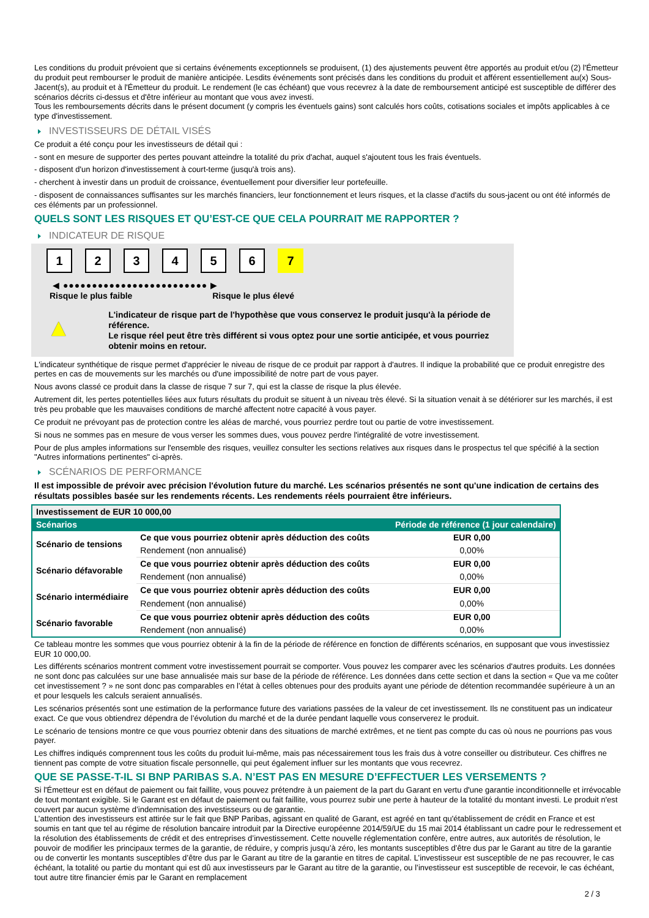Les conditions du produit prévoient que si certains événements exceptionnels se produisent, (1) des ajustements peuvent être apportés au produit et/ou (2) l'Émetteur du produit peut rembourser le produit de manière anticipée. Lesdits événements sont précisés dans les conditions du produit et afférent essentiellement au(x) Sous-Jacent(s), au produit et à l'Émetteur du produit. Le rendement (le cas échéant) que vous recevrez à la date de remboursement anticipé est susceptible de différer des scénarios décrits ci-dessus et d'être inférieur au montant que vous avez investi.
Tous les remboursements décrits dans le présent document (y compris les éventuels gains) sont calculés hors coûts, cotisations sociales et impôts applicables à ce type d'investissement.
INVESTISSEURS DE DÉTAIL VISÉS
Ce produit a été conçu pour les investisseurs de détail qui :
- sont en mesure de supporter des pertes pouvant atteindre la totalité du prix d'achat, auquel s'ajoutent tous les frais éventuels.
- disposent d'un horizon d'investissement à court-terme (jusqu'à trois ans).
- cherchent à investir dans un produit de croissance, éventuellement pour diversifier leur portefeuille.
- disposent de connaissances suffisantes sur les marchés financiers, leur fonctionnement et leurs risques, et la classe d'actifs du sous-jacent ou ont été informés de ces éléments par un professionnel.
QUELS SONT LES RISQUES ET QU’EST-CE QUE CELA POURRAIT ME RAPPORTER ?
INDICATEUR DE RISQUE
1 2 3 4 5 6 7
◀ ●●●●●●●●●●●●●●●●●●●●●●●●● ▶
Risque le plus faible Risque le plus élevé
▲
L'indicateur de risque part de l'hypothèse que vous conservez le produit jusqu'à la période de référence.
Le risque réel peut être très différent si vous optez pour une sortie anticipée, et vous pourriez obtenir moins en retour.
L'indicateur synthétique de risque permet d'apprécier le niveau de risque de ce produit par rapport à d'autres. Il indique la probabilité que ce produit enregistre des pertes en cas de mouvements sur les marchés ou d'une impossibilité de notre part de vous payer.
Nous avons classé ce produit dans la classe de risque 7 sur 7, qui est la classe de risque la plus élevée.
Autrement dit, les pertes potentielles liées aux futurs résultats du produit se situent à un niveau très élevé. Si la situation venait à se détériorer sur les marchés, il est très peu probable que les mauvaises conditions de marché affectent notre capacité à vous payer.
Ce produit ne prévoyant pas de protection contre les aléas de marché, vous pourriez perdre tout ou partie de votre investissement.
Si nous ne sommes pas en mesure de vous verser les sommes dues, vous pouvez perdre l'intégralité de votre investissement.
Pour de plus amples informations sur l'ensemble des risques, veuillez consulter les sections relatives aux risques dans le prospectus tel que spécifié à la section "Autres informations pertinentes" ci-après.
SCÉNARIOS DE PERFORMANCE
Il est impossible de prévoir avec précision l'évolution future du marché. Les scénarios présentés ne sont qu'une indication de certains des résultats possibles basée sur les rendements récents. Les rendements réels pourraient être inférieurs.
| Investissement de EUR 10 000,00 | | |
| Scénarios | | Période de référence (1 jour calendaire) |
| Scénario de tensions | Ce que vous pourriez obtenir après déduction des coûts | EUR 0,00 |
| | Rendement (non annualisé) | 0,00% |
| Scénario défavorable | Ce que vous pourriez obtenir après déduction des coûts | EUR 0,00 |
| | Rendement (non annualisé) | 0,00% |
| Scénario intermédiaire | Ce que vous pourriez obtenir après déduction des coûts | EUR 0,00 |
| | Rendement (non annualisé) | 0,00% |
| Scénario favorable | Ce que vous pourriez obtenir après déduction des coûts | EUR 0,00 |
| | Rendement (non annualisé) | 0,00% |
Ce tableau montre les sommes que vous pourriez obtenir à la fin de la période de référence en fonction de différents scénarios, en supposant que vous investissiez EUR 10 000,00.
Les différents scénarios montrent comment votre investissement pourrait se comporter. Vous pouvez les comparer avec les scénarios d'autres produits. Les données ne sont donc pas calculées sur une base annualisée mais sur base de la période de référence. Les données dans cette section et dans la section « Que va me coûter cet investissement ? » ne sont donc pas comparables en l’état à celles obtenues pour des produits ayant une période de détention recommandée supérieure à un an et pour lesquels les calculs seraient annualisés.
Les scénarios présentés sont une estimation de la performance future des variations passées de la valeur de cet investissement. Ils ne constituent pas un indicateur exact. Ce que vous obtiendrez dépendra de l’évolution du marché et de la durée pendant laquelle vous conserverez le produit.
Le scénario de tensions montre ce que vous pourriez obtenir dans des situations de marché extrêmes, et ne tient pas compte du cas où nous ne pourrions pas vous payer.
Les chiffres indiqués comprennent tous les coûts du produit lui-même, mais pas nécessairement tous les frais dus à votre conseiller ou distributeur. Ces chiffres ne tiennent pas compte de votre situation fiscale personnelle, qui peut également influer sur les montants que vous recevrez.
QUE SE PASSE-T-IL SI BNP PARIBAS S.A. N’EST PAS EN MESURE D’EFFECTUER LES VERSEMENTS ?
Si l'Émetteur est en défaut de paiement ou fait faillite, vous pouvez prétendre à un paiement de la part du Garant en vertu d'une garantie inconditionnelle et irrévocable de tout montant exigible. Si le Garant est en défaut de paiement ou fait faillite, vous pourrez subir une perte à hauteur de la totalité du montant investi. Le produit n'est couvert par aucun système d’indemnisation des investisseurs ou de garantie.
L’attention des investisseurs est attirée sur le fait que BNP Paribas, agissant en qualité de Garant, est agréé en tant qu'établissement de crédit en France et est soumis en tant que tel au régime de résolution bancaire introduit par la Directive européenne 2014/59/UE du 15 mai 2014 établissant un cadre pour le redressement et la résolution des établissements de crédit et des entreprises d’investissement. Cette nouvelle réglementation confère, entre autres, aux autorités de résolution, le pouvoir de modifier les principaux termes de la garantie, de réduire, y compris jusqu’à zéro, les montants susceptibles d’être dus par le Garant au titre de la garantie ou de convertir les montants susceptibles d’être dus par le Garant au titre de la garantie en titres de capital. L’investisseur est susceptible de ne pas recouvrer, le cas échéant, la totalité ou partie du montant qui est dû aux investisseurs par le Garant au titre de la garantie, ou l’investisseur est susceptible de recevoir, le cas échéant, tout autre titre financier émis par le Garant en remplacement
2 / 3